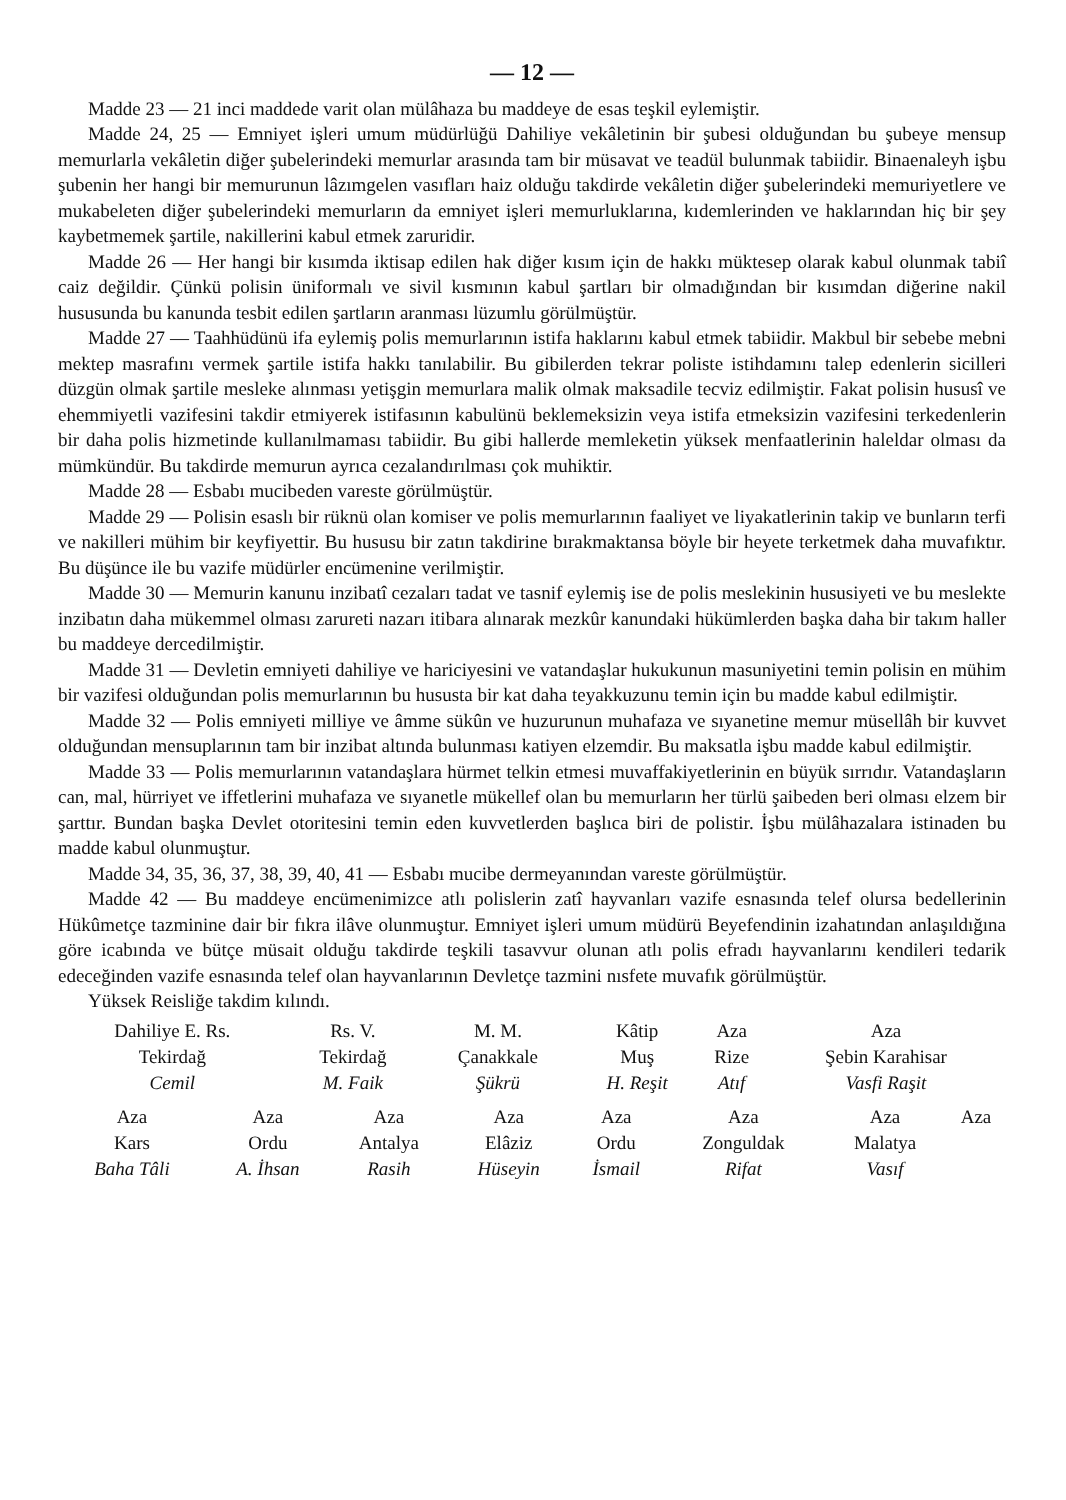— 12 —
Madde 23 — 21 inci maddede varit olan mülâhaza bu maddeye de esas teşkil eylemiştir.
Madde 24, 25 — Emniyet işleri umum müdürlüğü Dahiliye vekâletinin bir şubesi olduğundan bu şubeye mensup memurlarla vekâletin diğer şubelerindeki memurlar arasında tam bir müsavat ve teadül bulunmak tabiidir. Binaenaleyh işbu şubenin her hangi bir memurunun lâzımgelen vasıfları haiz olduğu takdirde vekâletin diğer şubelerindeki memuriyetlere ve mukabeleten diğer şubelerindeki memurların da emniyet işleri memurluklarına, kıdemlerinden ve haklarından hiç bir şey kaybetmemek şartile, nakillerini kabul etmek zaruridir.
Madde 26 — Her hangi bir kısımda iktisap edilen hak diğer kısım için de hakkı müktesep olarak kabul olunmak tabiî caiz değildir. Çünkü polisin üniformalı ve sivil kısmının kabul şartları bir olmadığından bir kısımdan diğerine nakil hususunda bu kanunda tesbit edilen şartların aranması lüzumlu görülmüştür.
Madde 27 — Taahhüdünü ifa eylemiş polis memurlarının istifa haklarını kabul etmek tabiidir. Makbul bir sebebe mebni mektep masrafını vermek şartile istifa hakkı tanılabilir. Bu gibilerden tekrar poliste istihdamını talep edenlerin sicilleri düzgün olmak şartile mesleke alınması yetişgin memurlara malik olmak maksadile tecviz edilmiştir. Fakat polisin hususî ve ehemmiyetli vazifesini takdir etmiyerek istifasının kabulünü beklemeksizin veya istifa etmeksizin vazifesini terkedenlerin bir daha polis hizmetinde kullanılmaması tabiidir. Bu gibi hallerde memleketin yüksek menfaatlerinin haleldar olması da mümkündür. Bu takdirde memurun ayrıca cezalandırılması çok muhiktir.
Madde 28 — Esbabı mucibeden vareste görülmüştür.
Madde 29 — Polisin esaslı bir rüknü olan komiser ve polis memurlarının faaliyet ve liyakatlerinin takip ve bunların terfi ve nakilleri mühim bir keyfiyettir. Bu hususu bir zatın takdirine bırakmaktansa böyle bir heyete terketmek daha muvafıktır. Bu düşünce ile bu vazife müdürler encümenine verilmiştir.
Madde 30 — Memurin kanunu inzibatî cezaları tadat ve tasnif eylemiş ise de polis meslekinin hususiyeti ve bu meslekte inzibatın daha mükemmel olması zarureti nazarı itibara alınarak mezkûr kanundaki hükümlerden başka daha bir takım haller bu maddeye dercedilmiştir.
Madde 31 — Devletin emniyeti dahiliye ve hariciyesini ve vatandaşlar hukukunun masuniyetini temin polisin en mühim bir vazifesi olduğundan polis memurlarının bu hususta bir kat daha teyakkuzunu temin için bu madde kabul edilmiştir.
Madde 32 — Polis emniyeti milliye ve âmme sükûn ve huzurunun muhafaza ve sıyanetine memur müsellâh bir kuvvet olduğundan mensuplarının tam bir inzibat altında bulunması katiyen elzemdir. Bu maksatla işbu madde kabul edilmiştir.
Madde 33 — Polis memurlarının vatandaşlara hürmet telkin etmesi muvaffakiyetlerinin en büyük sırrıdır. Vatandaşların can, mal, hürriyet ve iffetlerini muhafaza ve sıyanetle mükellef olan bu memurların her türlü şaibeden beri olması elzem bir şarttır. Bundan başka Devlet otoritesini temin eden kuvvetlerden başlıca biri de polistir. İşbu mülâhazalara istinaden bu madde kabul olunmuştur.
Madde 34, 35, 36, 37, 38, 39, 40, 41 — Esbabı mucibe dermeyanından vareste görülmüştür.
Madde 42 — Bu maddeye encümenimizce atlı polislerin zatî hayvanları vazife esnasında telef olursa bedellerinin Hükûmetçe tazminine dair bir fıkra ilâve olunmuştur. Emniyet işleri umum müdürü Beyefendinin izahatından anlaşıldığına göre icabında ve bütçe müsait olduğu takdirde teşkili tasavvur olunan atlı polis efradı hayvanlarını kendileri tedarik edeceğinden vazife esnasında telef olan hayvanlarının Devletçe tazmini nısfete muvafık görülmüştür.
Yüksek Reisliğe takdim kılındı.
| Dahiliye E. Rs. | Rs. V. | M. M. | Kâtip | Aza | Aza |
| Tekirdağ | Tekirdağ | Çanakkale | Muş | Rize | Şebin Karahisar |
| Cemil | M. Faik | Şükrü | H. Reşit | Atıf | Vasfi Raşit |
| Aza | Aza | Aza | Aza | Aza | Aza | Aza | Aza |
| Kars | Ordu | Antalya | Elâziz | Ordu | Zonguldak | Malatya | |
| Baha Tâli | A. İhsan | Rasih | Hüseyin | İsmail | Rifat | Vasıf | |